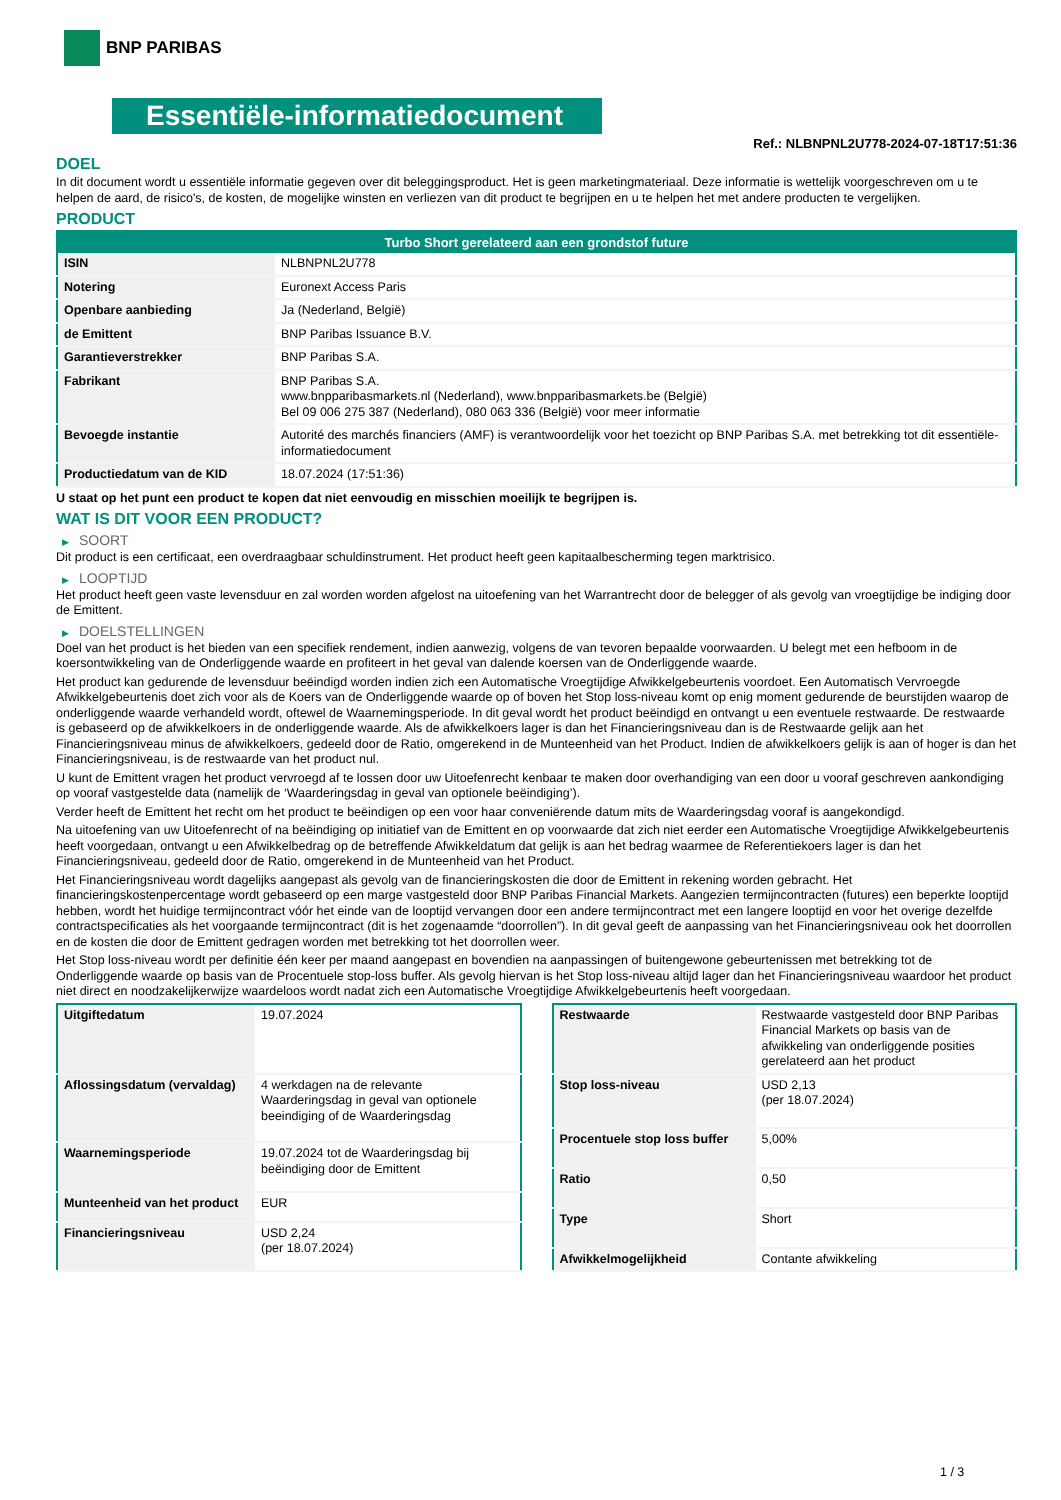BNP PARIBAS
Essentiële-informatiedocument
Ref.: NLBNPNL2U778-2024-07-18T17:51:36
DOEL
In dit document wordt u essentiële informatie gegeven over dit beleggingsproduct. Het is geen marketingmateriaal. Deze informatie is wettelijk voorgeschreven om u te helpen de aard, de risico's, de kosten, de mogelijke winsten en verliezen van dit product te begrijpen en u te helpen het met andere producten te vergelijken.
PRODUCT
| Turbo Short gerelateerd aan een grondstof future | |
| --- | --- |
| ISIN | NLBNPNL2U778 |
| Notering | Euronext Access Paris |
| Openbare aanbieding | Ja (Nederland, België) |
| de Emittent | BNP Paribas Issuance B.V. |
| Garantieverstrekker | BNP Paribas S.A. |
| Fabrikant | BNP Paribas S.A. www.bnpparibasmarkets.nl (Nederland), www.bnpparibasmarkets.be (België) Bel 09 006 275 387 (Nederland), 080 063 336 (België) voor meer informatie |
| Bevoegde instantie | Autorité des marchés financiers (AMF) is verantwoordelijk voor het toezicht op BNP Paribas S.A. met betrekking tot dit essentiële-informatiedocument |
| Productiedatum van de KID | 18.07.2024 (17:51:36) |
U staat op het punt een product te kopen dat niet eenvoudig en misschien moeilijk te begrijpen is.
WAT IS DIT VOOR EEN PRODUCT?
▶ SOORT
Dit product is een certificaat, een overdraagbaar schuldinstrument. Het product heeft geen kapitaalbescherming tegen marktrisico.
▶ LOOPTIJD
Het product heeft geen vaste levensduur en zal worden worden afgelost na uitoefening van het Warrantrecht door de belegger of als gevolg van vroegtijdige be indiging door de Emittent.
▶ DOELSTELLINGEN
Doel van het product is het bieden van een specifiek rendement, indien aanwezig, volgens de van tevoren bepaalde voorwaarden. U belegt met een hefboom in de koersontwikkeling van de Onderliggende waarde en profiteert in het geval van dalende koersen van de Onderliggende waarde.
Het product kan gedurende de levensduur beëindigd worden indien zich een Automatische Vroegtijdige Afwikkelgebeurtenis voordoet. Een Automatisch Vervroegde Afwikkelgebeurtenis doet zich voor als de Koers van de Onderliggende waarde op of boven het Stop loss-niveau komt op enig moment gedurende de beurstijden waarop de onderliggende waarde verhandeld wordt, oftewel de Waarnemingsperiode. In dit geval wordt het product beëindigd en ontvangt u een eventuele restwaarde. De restwaarde is gebaseerd op de afwikkelkoers in de onderliggende waarde. Als de afwikkelkoers lager is dan het Financieringsniveau dan is de Restwaarde gelijk aan het Financieringsniveau minus de afwikkelkoers, gedeeld door de Ratio, omgerekend in de Munteenheid van het Product. Indien de afwikkelkoers gelijk is aan of hoger is dan het Financieringsniveau, is de restwaarde van het product nul.
U kunt de Emittent vragen het product vervroegd af te lossen door uw Uitoefenrecht kenbaar te maken door overhandiging van een door u vooraf geschreven aankondiging op vooraf vastgestelde data (namelijk de ‘Waarderingsdag in geval van optionele beëindiging’).
Verder heeft de Emittent het recht om het product te beëindigen op een voor haar conveniërende datum mits de Waarderingsdag vooraf is aangekondigd.
Na uitoefening van uw Uitoefenrecht of na beëindiging op initiatief van de Emittent en op voorwaarde dat zich niet eerder een Automatische Vroegtijdige Afwikkelgebeurtenis heeft voorgedaan, ontvangt u een Afwikkelbedrag op de betreffende Afwikkeldatum dat gelijk is aan het bedrag waarmee de Referentiekoers lager is dan het Financieringsniveau, gedeeld door de Ratio, omgerekend in de Munteenheid van het Product.
Het Financieringsniveau wordt dagelijks aangepast als gevolg van de financieringskosten die door de Emittent in rekening worden gebracht. Het financieringskostenpercentage wordt gebaseerd op een marge vastgesteld door BNP Paribas Financial Markets. Aangezien termijncontracten (futures) een beperkte looptijd hebben, wordt het huidige termijncontract vóór het einde van de looptijd vervangen door een andere termijncontract met een langere looptijd en voor het overige dezelfde contractspecificaties als het voorgaande termijncontract (dit is het zogenaamde “doorrollen”). In dit geval geeft de aanpassing van het Financieringsniveau ook het doorrollen en de kosten die door de Emittent gedragen worden met betrekking tot het doorrollen weer.
Het Stop loss-niveau wordt per definitie één keer per maand aangepast en bovendien na aanpassingen of buitengewone gebeurtenissen met betrekking tot de Onderliggende waarde op basis van de Procentuele stop-loss buffer. Als gevolg hiervan is het Stop loss-niveau altijd lager dan het Financieringsniveau waardoor het product niet direct en noodzakelijkerwijze waardeloos wordt nadat zich een Automatische Vroegtijdige Afwikkelgebeurtenis heeft voorgedaan.
| Uitgiftedatum | 19.07.2024 |
| Aflossingsdatum (vervaldag) | 4 werkdagen na de relevante Waarderingsdag in geval van optionele beeindiging of de Waarderingsdag |
| Waarnemingsperiode | 19.07.2024 tot de Waarderingsdag bij beëindiging door de Emittent |
| Munteenheid van het product | EUR |
| Financieringsniveau | USD 2,24 (per 18.07.2024) |
| Restwaarde | Restwaarde vastgesteld door BNP Paribas Financial Markets op basis van de afwikkeling van onderliggende posities gerelateerd aan het product |
| Stop loss-niveau | USD 2,13 (per 18.07.2024) |
| Procentuele stop loss buffer | 5,00% |
| Ratio | 0,50 |
| Type | Short |
| Afwikkelmogelijkheid | Contante afwikkeling |
1 / 3